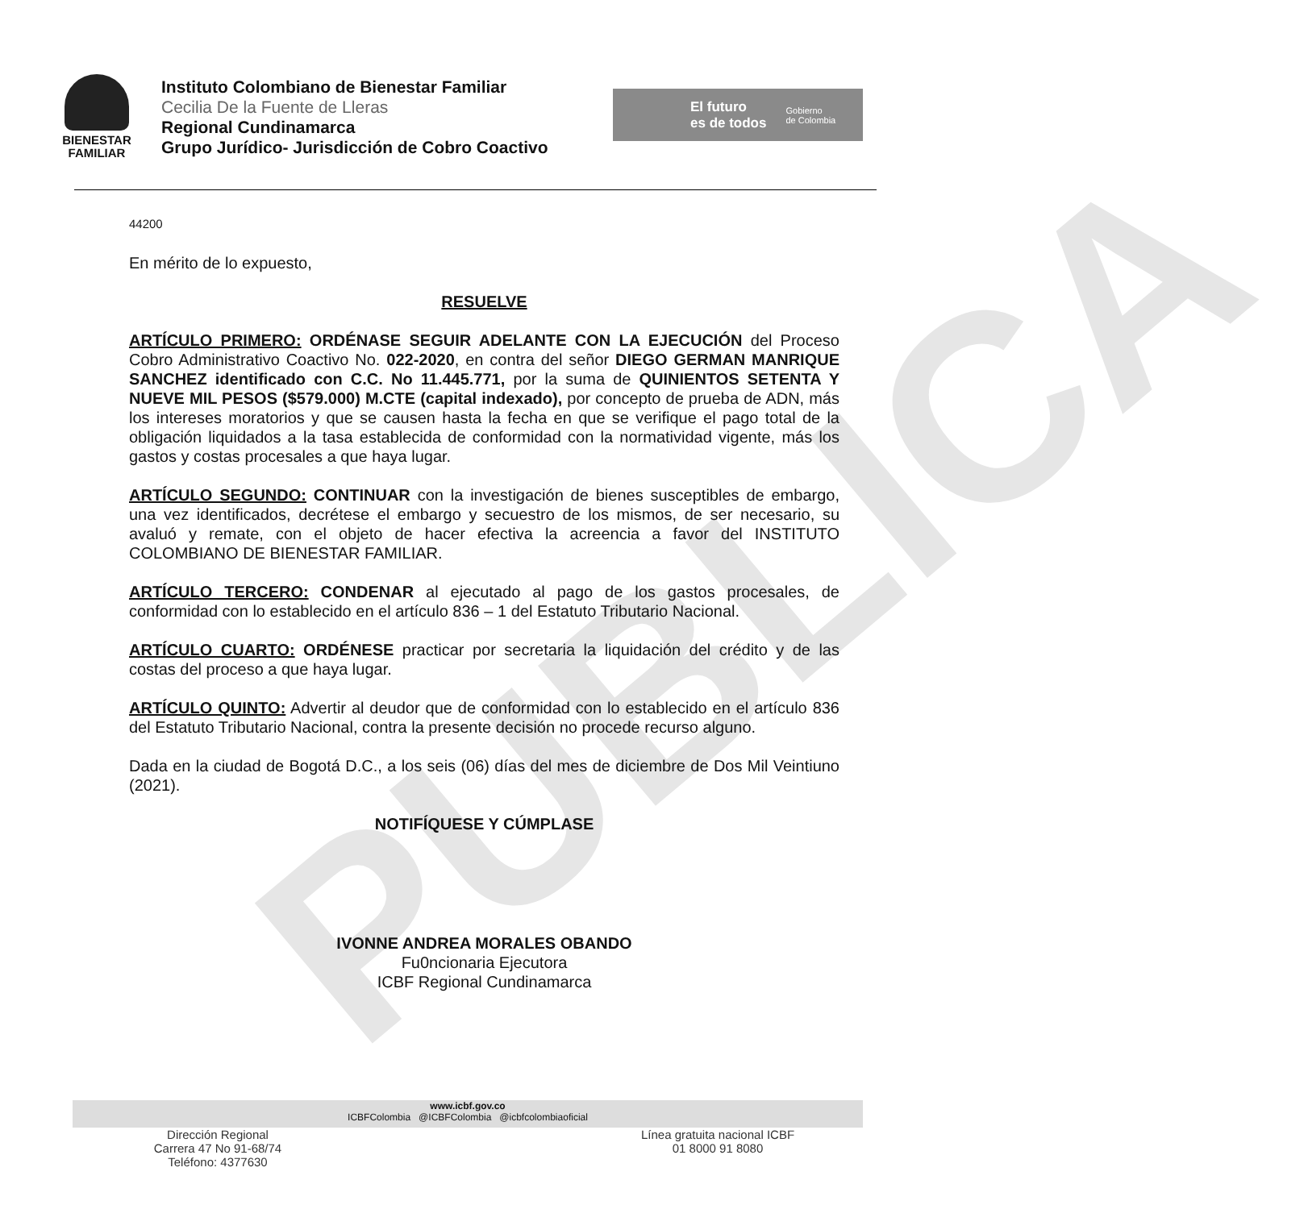PUBLICA
BIENESTAR
FAMILIAR
Instituto Colombiano de Bienestar Familiar
Cecilia De la Fuente de Lleras
Regional Cundinamarca
Grupo Jurídico- Jurisdicción de Cobro Coactivo
El futuro
es de todos
Gobierno
de Colombia
44200
En mérito de lo expuesto,
RESUELVE
ARTÍCULO PRIMERO: ORDÉNASE SEGUIR ADELANTE CON LA EJECUCIÓN del Proceso Cobro Administrativo Coactivo No. 022-2020, en contra del señor DIEGO GERMAN MANRIQUE SANCHEZ identificado con C.C. No 11.445.771, por la suma de QUINIENTOS SETENTA Y NUEVE MIL PESOS ($579.000) M.CTE (capital indexado), por concepto de prueba de ADN, más los intereses moratorios y que se causen hasta la fecha en que se verifique el pago total de la obligación liquidados a la tasa establecida de conformidad con la normatividad vigente, más los gastos y costas procesales a que haya lugar.
ARTÍCULO SEGUNDO: CONTINUAR con la investigación de bienes susceptibles de embargo, una vez identificados, decrétese el embargo y secuestro de los mismos, de ser necesario, su avaluó y remate, con el objeto de hacer efectiva la acreencia a favor del INSTITUTO COLOMBIANO DE BIENESTAR FAMILIAR.
ARTÍCULO TERCERO: CONDENAR al ejecutado al pago de los gastos procesales, de conformidad con lo establecido en el artículo 836 – 1 del Estatuto Tributario Nacional.
ARTÍCULO CUARTO: ORDÉNESE practicar por secretaria la liquidación del crédito y de las costas del proceso a que haya lugar.
ARTÍCULO QUINTO: Advertir al deudor que de conformidad con lo establecido en el artículo 836 del Estatuto Tributario Nacional, contra la presente decisión no procede recurso alguno.
Dada en la ciudad de Bogotá D.C., a los seis (06) días del mes de diciembre de Dos Mil Veintiuno (2021).
NOTIFÍQUESE Y CÚMPLASE
IVONNE ANDREA MORALES OBANDO
Fu0ncionaria Ejecutora
ICBF Regional Cundinamarca
www.icbf.gov.co
ICBFColombia @ICBFColombia @icbfcolombiaoficial
Dirección Regional
Carrera 47 No 91-68/74
Teléfono: 4377630
Línea gratuita nacional ICBF
01 8000 91 8080